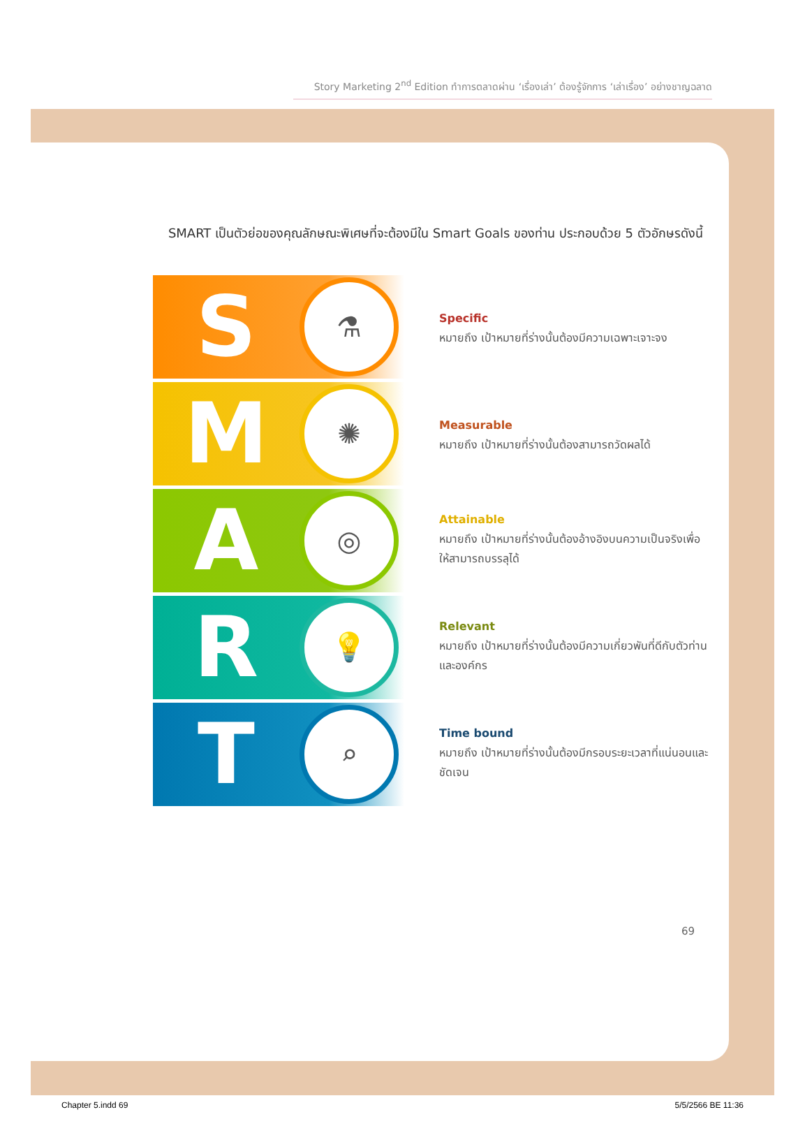Story Marketing 2<sup>nd</sup> Edition ทำการตลาดผ่าน ‘เรื่องเล่า’ ต้องรู้จักการ ‘เล่าเรื่อง’ อย่างชาญฉลาด
SMART เป็นตัวย่อของคุณลักษณะพิเศษที่จะต้องมีใน Smart Goals ของท่าน ประกอบด้วย 5 ตัวอักษรดังนี้
S
⚗
Specific
หมายถึง เป้าหมายที่ร่างนั้นต้องมีความเฉพาะเจาะจง
M
✺
Measurable
หมายถึง เป้าหมายที่ร่างนั้นต้องสามารถวัดผลได้
A
◎
Attainable
หมายถึง เป้าหมายที่ร่างนั้นต้องอ้างอิงบนความเป็นจริงเพื่อให้สามารถบรรลุได้
R
💡
Relevant
หมายถึง เป้าหมายที่ร่างนั้นต้องมีความเกี่ยวพันที่ดีกับตัวท่านและองค์กร
T
⌕
Time bound
หมายถึง เป้าหมายที่ร่างนั้นต้องมีกรอบระยะเวลาที่แน่นอนและชัดเจน
69
Chapter 5.indd 69 5/5/2566 BE 11:36